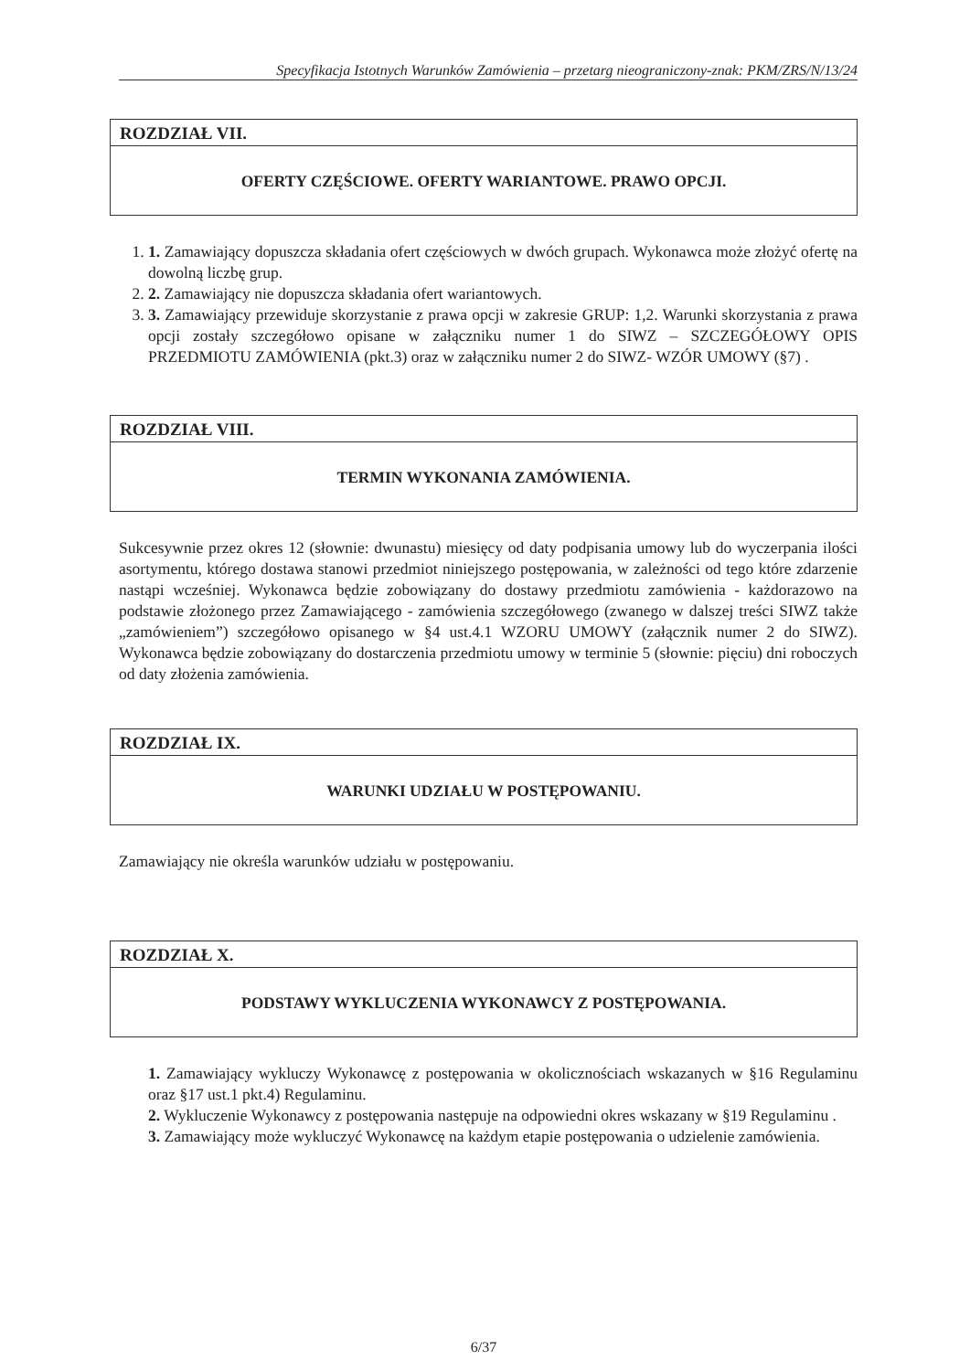Specyfikacja Istotnych Warunków Zamówienia – przetarg nieograniczony-znak: PKM/ZRS/N/13/24
ROZDZIAŁ VII.
OFERTY CZĘŚCIOWE. OFERTY WARIANTOWE. PRAWO OPCJI.
1. 1. Zamawiający dopuszcza składania ofert częściowych w dwóch grupach. Wykonawca może złożyć ofertę na dowolną liczbę grup.
2. 2. Zamawiający nie dopuszcza składania ofert wariantowych.
3. 3. Zamawiający przewiduje skorzystanie z prawa opcji w zakresie GRUP: 1,2. Warunki skorzystania z prawa opcji zostały szczegółowo opisane w załączniku numer 1 do SIWZ – SZCZEGÓŁOWY OPIS PRZEDMIOTU ZAMÓWIENIA (pkt.3) oraz w załączniku numer 2 do SIWZ- WZÓR UMOWY (§7) .
ROZDZIAŁ VIII.
TERMIN WYKONANIA ZAMÓWIENIA.
Sukcesywnie przez okres 12 (słownie: dwunastu) miesięcy od daty podpisania umowy lub do wyczerpania ilości asortymentu, którego dostawa stanowi przedmiot niniejszego postępowania, w zależności od tego które zdarzenie nastąpi wcześniej. Wykonawca będzie zobowiązany do dostawy przedmiotu zamówienia - każdorazowo na podstawie złożonego przez Zamawiającego - zamówienia szczegółowego (zwanego w dalszej treści SIWZ także „zamówieniem”) szczegółowo opisanego w §4 ust.4.1 WZORU UMOWY (załącznik numer 2 do SIWZ). Wykonawca będzie zobowiązany do dostarczenia przedmiotu umowy w terminie 5 (słownie: pięciu) dni roboczych od daty złożenia zamówienia.
ROZDZIAŁ IX.
WARUNKI UDZIAŁU W POSTĘPOWANIU.
Zamawiający nie określa warunków udziału w postępowaniu.
ROZDZIAŁ X.
PODSTAWY WYKLUCZENIA WYKONAWCY Z POSTĘPOWANIA.
1. Zamawiający wykluczy Wykonawcę z postępowania w okolicznościach wskazanych w §16 Regulaminu oraz §17 ust.1 pkt.4) Regulaminu.
2. Wykluczenie Wykonawcy z postępowania następuje na odpowiedni okres wskazany w §19 Regulaminu .
3. Zamawiający może wykluczyć Wykonawcę na każdym etapie postępowania o udzielenie zamówienia.
6/37